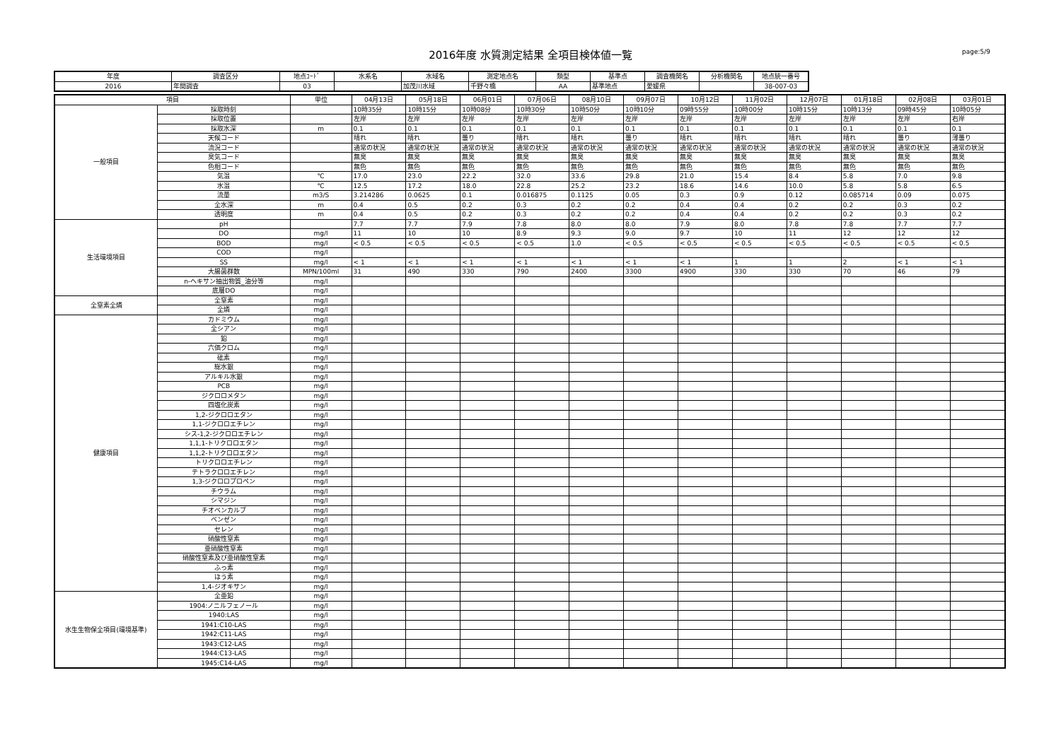2016年度 水質測定結果 全項目検体値一覧 page:5/9
| 年度 | 調査区分 | 地点ｺｰﾄﾞ | 水系名 | 水域名 | 測定地点名 | 類型 | 基準点 | 調査機関名 | 分析機関名 | 地点統一番号 |
| --- | --- | --- | --- | --- | --- | --- | --- | --- | --- | --- |
| 2016 | 年間調査 | 03 | | 加茂川水域 | 千野々橋 | AA | 基準地点 | 愛媛県 | | 38-007-03 |
| 項目 | | 単位 | 04月13日 | 05月18日 | 06月01日 | 07月06日 | 08月10日 | 09月07日 | 10月12日 | 11月02日 | 12月07日 | 01月18日 | 02月08日 | 03月01日 |
| --- | --- | --- | --- | --- | --- | --- | --- | --- | --- | --- | --- | --- | --- | --- |
| 一般項目 | 採取時刻 | | 10時35分 | 10時15分 | 10時08分 | 10時30分 | 10時50分 | 10時10分 | 09時55分 | 10時00分 | 10時15分 | 10時13分 | 09時45分 | 10時05分 |
| | 採取位置 | | 左岸 | 左岸 | 左岸 | 左岸 | 左岸 | 左岸 | 左岸 | 左岸 | 左岸 | 左岸 | 左岸 | 右岸 |
| | 採取水深 | m | 0.1 | 0.1 | 0.1 | 0.1 | 0.1 | 0.1 | 0.1 | 0.1 | 0.1 | 0.1 | 0.1 | 0.1 |
| | 天候コード | | 晴れ | 晴れ | 曇り | 晴れ | 晴れ | 曇り | 晴れ | 晴れ | 晴れ | 晴れ | 曇り | 薄曇り |
| | 流況コード | | 通常の状況 | 通常の状況 | 通常の状況 | 通常の状況 | 通常の状況 | 通常の状況 | 通常の状況 | 通常の状況 | 通常の状況 | 通常の状況 | 通常の状況 | 通常の状況 |
| | 臭気コード | | 無臭 | 無臭 | 無臭 | 無臭 | 無臭 | 無臭 | 無臭 | 無臭 | 無臭 | 無臭 | 無臭 | 無臭 |
| | 色相コード | | 無色 | 無色 | 無色 | 無色 | 無色 | 無色 | 無色 | 無色 | 無色 | 無色 | 無色 | 無色 |
| | 気温 | ℃ | 17.0 | 23.0 | 22.2 | 32.0 | 33.6 | 29.8 | 21.0 | 15.4 | 8.4 | 5.8 | 7.0 | 9.8 |
| | 水温 | ℃ | 12.5 | 17.2 | 18.0 | 22.8 | 25.2 | 23.2 | 18.6 | 14.6 | 10.0 | 5.8 | 5.8 | 6.5 |
| | 流量 | m3/S | 3.214286 | 0.0625 | 0.1 | 0.016875 | 0.1125 | 0.05 | 0.3 | 0.9 | 0.12 | 0.085714 | 0.09 | 0.075 |
| | 全水深 | m | 0.4 | 0.5 | 0.2 | 0.3 | 0.2 | 0.2 | 0.4 | 0.4 | 0.2 | 0.2 | 0.3 | 0.2 |
| | 透明度 | m | 0.4 | 0.5 | 0.2 | 0.3 | 0.2 | 0.2 | 0.4 | 0.4 | 0.2 | 0.2 | 0.3 | 0.2 |
| 生活環境項目 | pH | | 7.7 | 7.7 | 7.9 | 7.8 | 8.0 | 8.0 | 7.9 | 8.0 | 7.8 | 7.8 | 7.7 | 7.7 |
| | DO | mg/l | 11 | 10 | 10 | 8.9 | 9.3 | 9.0 | 9.7 | 10 | 11 | 12 | 12 | 12 |
| | BOD | mg/l | < 0.5 | < 0.5 | < 0.5 | < 0.5 | 1.0 | < 0.5 | < 0.5 | < 0.5 | < 0.5 | < 0.5 | < 0.5 | < 0.5 |
| | COD | mg/l | | | | | | | | | | | | |
| | SS | mg/l | < 1 | < 1 | < 1 | < 1 | < 1 | < 1 | < 1 | 1 | 1 | 2 | < 1 | < 1 |
| | 大腸菌群数 | MPN/100ml | 31 | 490 | 330 | 790 | 2400 | 3300 | 4900 | 330 | 330 | 70 | 46 | 79 |
| | n-ヘキサン抽出物質_油分等 | mg/l | | | | | | | | | | | | |
| | 底層DO | mg/l | | | | | | | | | | | | |
| 全窒素全燐 | 全窒素 | mg/l | | | | | | | | | | | | |
| | 全燐 | mg/l | | | | | | | | | | | | |
| 健康項目 | カドミウム | mg/l | | | | | | | | | | | | |
| | 全シアン | mg/l | | | | | | | | | | | | |
| | 鉛 | mg/l | | | | | | | | | | | | |
| | 六価クロム | mg/l | | | | | | | | | | | | |
| | 砒素 | mg/l | | | | | | | | | | | | |
| | 総水銀 | mg/l | | | | | | | | | | | | |
| | アルキル水銀 | mg/l | | | | | | | | | | | | |
| | PCB | mg/l | | | | | | | | | | | | |
| | ジクロロメタン | mg/l | | | | | | | | | | | | |
| | 四塩化炭素 | mg/l | | | | | | | | | | | | |
| | 1,2-ジクロロエタン | mg/l | | | | | | | | | | | | |
| | 1,1-ジクロロエチレン | mg/l | | | | | | | | | | | | |
| | シス-1,2-ジクロロエチレン | mg/l | | | | | | | | | | | | |
| | 1,1,1-トリクロロエタン | mg/l | | | | | | | | | | | | |
| | 1,1,2-トリクロロエタン | mg/l | | | | | | | | | | | | |
| | トリクロロエチレン | mg/l | | | | | | | | | | | | |
| | テトラクロロエチレン | mg/l | | | | | | | | | | | | |
| | 1,3-ジクロロプロペン | mg/l | | | | | | | | | | | | |
| | チウラム | mg/l | | | | | | | | | | | | |
| | シマジン | mg/l | | | | | | | | | | | | |
| | チオベンカルブ | mg/l | | | | | | | | | | | | |
| | ベンゼン | mg/l | | | | | | | | | | | | |
| | セレン | mg/l | | | | | | | | | | | | |
| | 硝酸性窒素 | mg/l | | | | | | | | | | | | |
| | 亜硝酸性窒素 | mg/l | | | | | | | | | | | | |
| | 硝酸性窒素及び亜硝酸性窒素 | mg/l | | | | | | | | | | | | |
| | ふっ素 | mg/l | | | | | | | | | | | | |
| | ほう素 | mg/l | | | | | | | | | | | | |
| | 1,4-ジオキサン | mg/l | | | | | | | | | | | | |
| 水生生物保全項目(環境基準) | 全亜鉛 | mg/l | | | | | | | | | | | | |
| | 1904:ノニルフェノール | mg/l | | | | | | | | | | | | |
| | 1940:LAS | mg/l | | | | | | | | | | | | |
| | 1941:C10-LAS | mg/l | | | | | | | | | | | | |
| | 1942:C11-LAS | mg/l | | | | | | | | | | | | |
| | 1943:C12-LAS | mg/l | | | | | | | | | | | | |
| | 1944:C13-LAS | mg/l | | | | | | | | | | | | |
| | 1945:C14-LAS | mg/l | | | | | | | | | | | | |